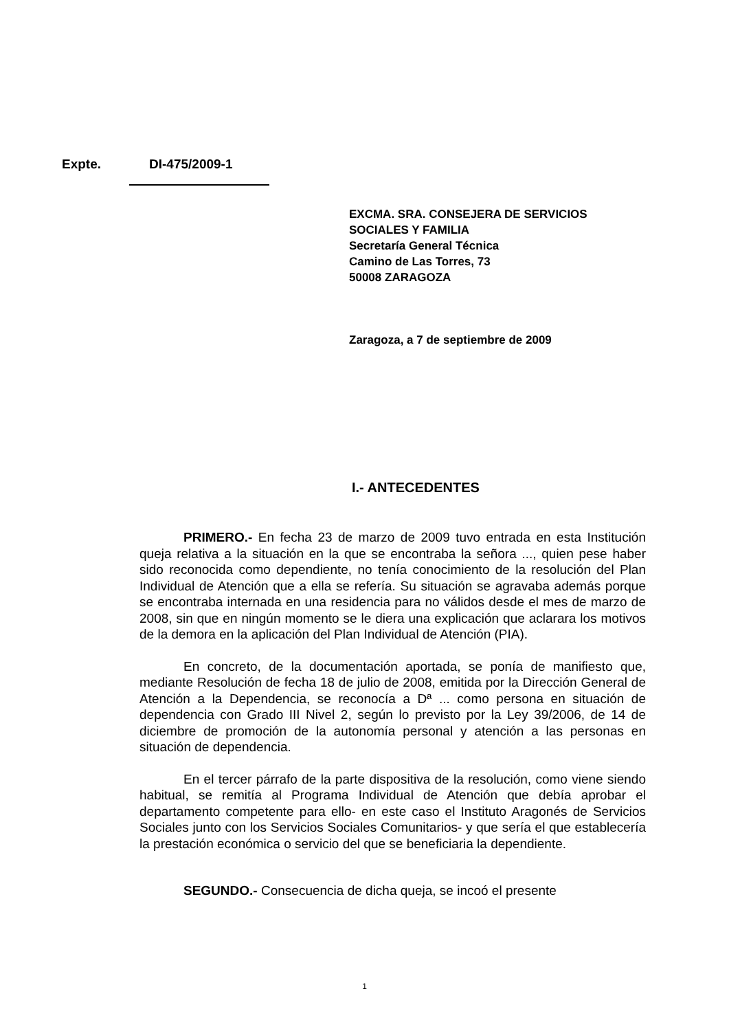Expte. DI-475/2009-1
EXCMA. SRA. CONSEJERA DE SERVICIOS
SOCIALES Y FAMILIA
Secretaría General Técnica
Camino de Las Torres, 73
50008 ZARAGOZA
Zaragoza, a 7 de septiembre de 2009
I.- ANTECEDENTES
PRIMERO.- En fecha 23 de marzo de 2009 tuvo entrada en esta Institución queja relativa a la situación en la que se encontraba la señora ..., quien pese haber sido reconocida como dependiente, no tenía conocimiento de la resolución del Plan Individual de Atención que a ella se refería. Su situación se agravaba además porque se encontraba internada en una residencia para no válidos desde el mes de marzo de 2008, sin que en ningún momento se le diera una explicación que aclarara los motivos de la demora en la aplicación del Plan Individual de Atención (PIA).
En concreto, de la documentación aportada, se ponía de manifiesto que, mediante Resolución de fecha 18 de julio de 2008, emitida por la Dirección General de Atención a la Dependencia, se reconocía a Dª ... como persona en situación de dependencia con Grado III Nivel 2, según lo previsto por la Ley 39/2006, de 14 de diciembre de promoción de la autonomía personal y atención a las personas en situación de dependencia.
En el tercer párrafo de la parte dispositiva de la resolución, como viene siendo habitual, se remitía al Programa Individual de Atención que debía aprobar el departamento competente para ello- en este caso el Instituto Aragonés de Servicios Sociales junto con los Servicios Sociales Comunitarios- y que sería el que establecería la prestación económica o servicio del que se beneficiaria la dependiente.
SEGUNDO.- Consecuencia de dicha queja, se incoó el presente
1